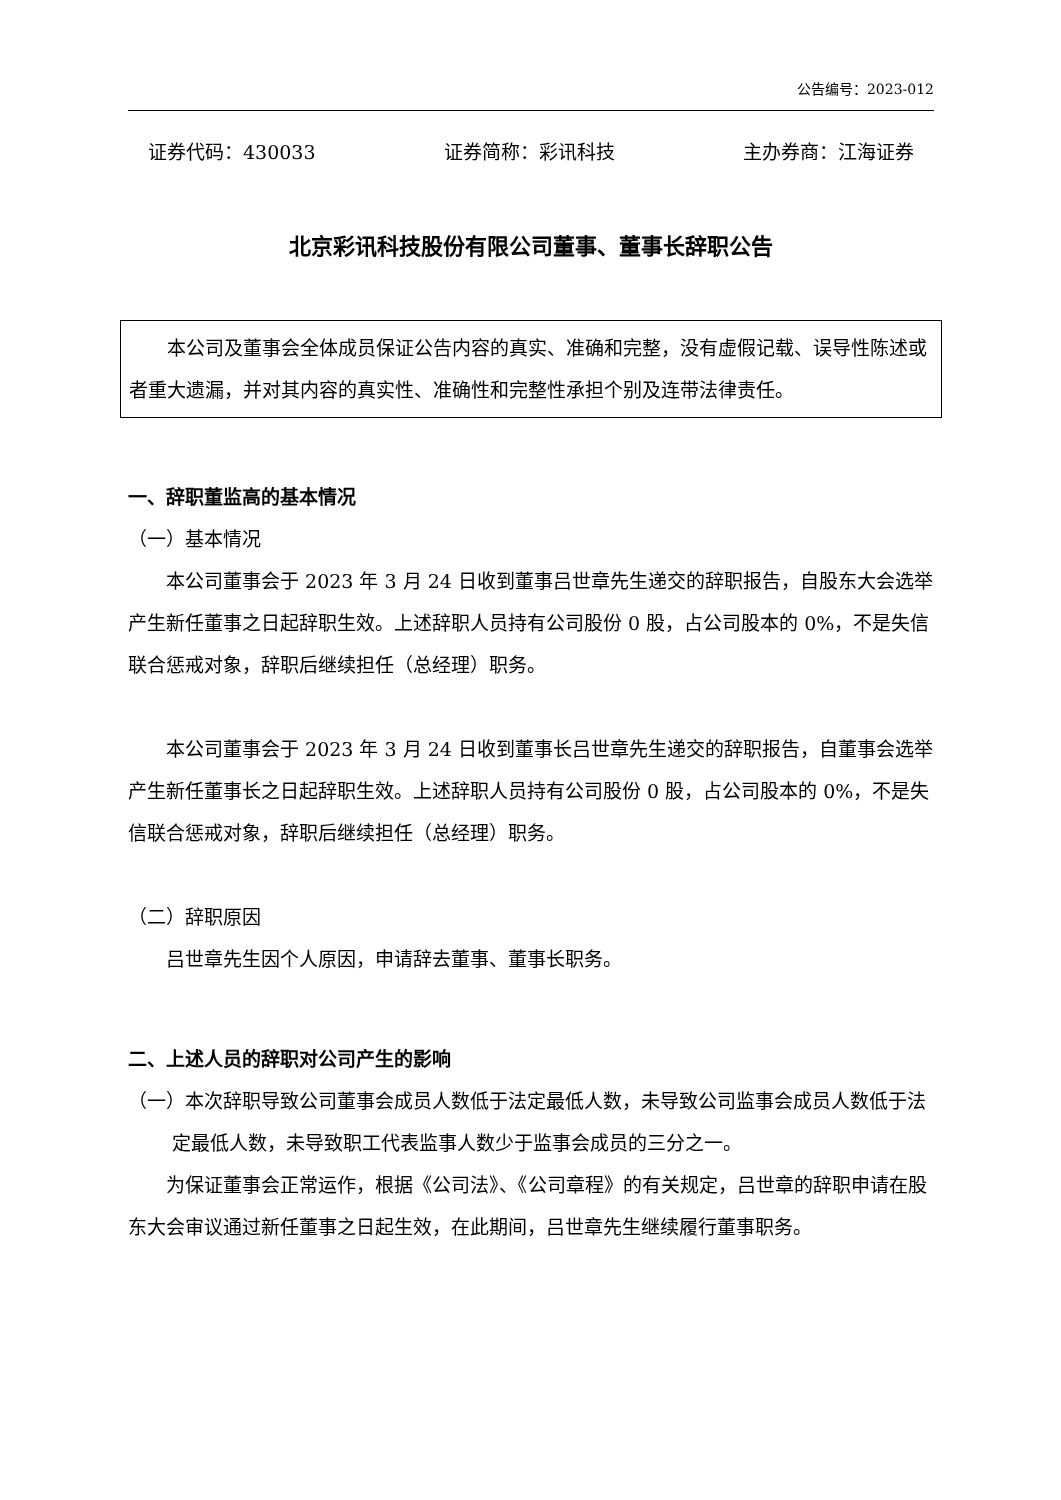公告编号：2023-012
证券代码：430033 证券简称：彩讯科技 主办券商：江海证券
北京彩讯科技股份有限公司董事、董事长辞职公告
本公司及董事会全体成员保证公告内容的真实、准确和完整，没有虚假记载、误导性陈述或者重大遗漏，并对其内容的真实性、准确性和完整性承担个别及连带法律责任。
一、辞职董监高的基本情况
（一）基本情况
本公司董事会于 2023 年 3 月 24 日收到董事吕世章先生递交的辞职报告，自股东大会选举产生新任董事之日起辞职生效。上述辞职人员持有公司股份 0 股，占公司股本的 0%，不是失信联合惩戒对象，辞职后继续担任（总经理）职务。
本公司董事会于 2023 年 3 月 24 日收到董事长吕世章先生递交的辞职报告，自董事会选举产生新任董事长之日起辞职生效。上述辞职人员持有公司股份 0 股，占公司股本的 0%，不是失信联合惩戒对象，辞职后继续担任（总经理）职务。
（二）辞职原因
吕世章先生因个人原因，申请辞去董事、董事长职务。
二、上述人员的辞职对公司产生的影响
（一）本次辞职导致公司董事会成员人数低于法定最低人数，未导致公司监事会成员人数低于法定最低人数，未导致职工代表监事人数少于监事会成员的三分之一。
为保证董事会正常运作，根据《公司法》、《公司章程》的有关规定，吕世章的辞职申请在股东大会审议通过新任董事之日起生效，在此期间，吕世章先生继续履行董事职务。